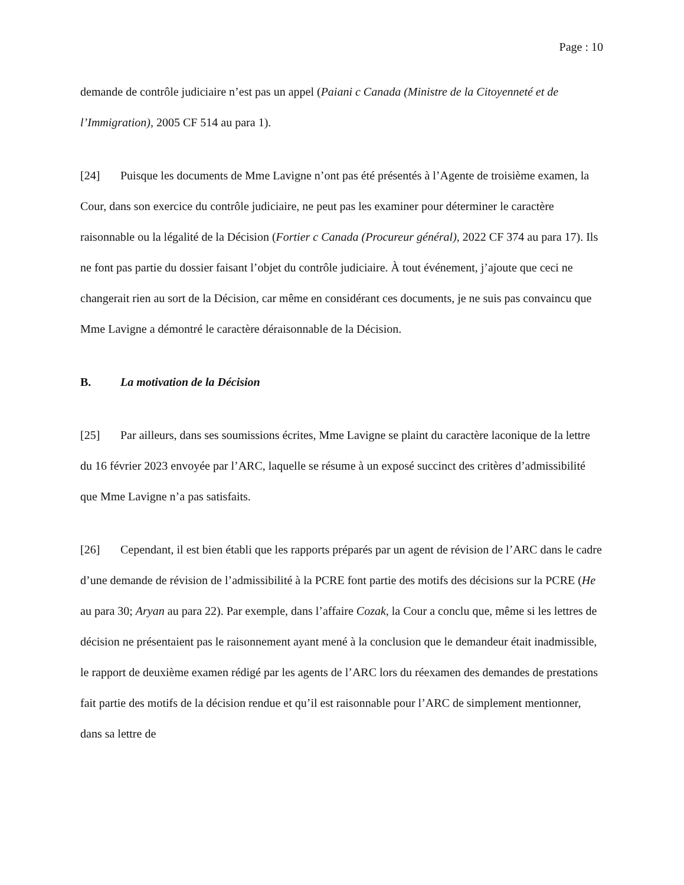Page : 10
demande de contrôle judiciaire n’est pas un appel (Paiani c Canada (Ministre de la Citoyenneté et de l’Immigration), 2005 CF 514 au para 1).
[24] Puisque les documents de Mme Lavigne n’ont pas été présentés à l’Agente de troisième examen, la Cour, dans son exercice du contrôle judiciaire, ne peut pas les examiner pour déterminer le caractère raisonnable ou la légalité de la Décision (Fortier c Canada (Procureur général), 2022 CF 374 au para 17). Ils ne font pas partie du dossier faisant l’objet du contrôle judiciaire. À tout événement, j’ajoute que ceci ne changerait rien au sort de la Décision, car même en considérant ces documents, je ne suis pas convaincu que Mme Lavigne a démontré le caractère déraisonnable de la Décision.
B. La motivation de la Décision
[25] Par ailleurs, dans ses soumissions écrites, Mme Lavigne se plaint du caractère laconique de la lettre du 16 février 2023 envoyée par l’ARC, laquelle se résume à un exposé succinct des critères d’admissibilité que Mme Lavigne n’a pas satisfaits.
[26] Cependant, il est bien établi que les rapports préparés par un agent de révision de l’ARC dans le cadre d’une demande de révision de l’admissibilité à la PCRE font partie des motifs des décisions sur la PCRE (He au para 30; Aryan au para 22). Par exemple, dans l’affaire Cozak, la Cour a conclu que, même si les lettres de décision ne présentaient pas le raisonnement ayant mené à la conclusion que le demandeur était inadmissible, le rapport de deuxième examen rédigé par les agents de l’ARC lors du réexamen des demandes de prestations fait partie des motifs de la décision rendue et qu’il est raisonnable pour l’ARC de simplement mentionner, dans sa lettre de